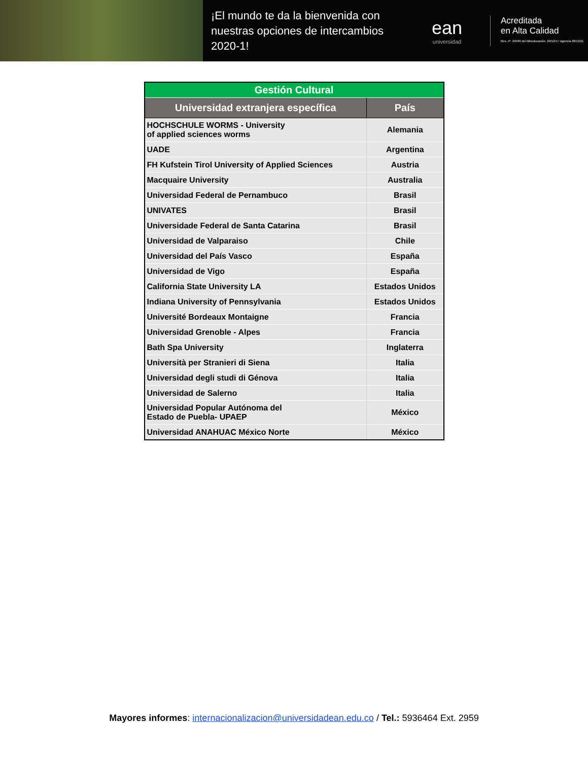¡El mundo te da la bienvenida con nuestras opciones de intercambios 2020-1!
ean
universidad
Acreditada
en Alta Calidad
Res. nº. 29499 del Mineducación. 29/12/17 vigencia 28/12/21
| Gestión Cultural | |
| Universidad extranjera específica | País |
| HOCHSCHULE WORMS - University of applied sciences worms | Alemania |
| UADE | Argentina |
| FH Kufstein Tirol University of Applied Sciences | Austria |
| Macquaire University | Australia |
| Universidad Federal de Pernambuco | Brasil |
| UNIVATES | Brasil |
| Universidade Federal de Santa Catarina | Brasil |
| Universidad de Valparaiso | Chile |
| Universidad del País Vasco | España |
| Universidad de Vigo | España |
| California State University LA | Estados Unidos |
| Indiana University of Pennsylvania | Estados Unidos |
| Université Bordeaux Montaigne | Francia |
| Universidad Grenoble - Alpes | Francia |
| Bath Spa University | Inglaterra |
| Università per Stranieri di Siena | Italia |
| Universidad degli studi di Génova | Italia |
| Universidad de Salerno | Italia |
| Universidad Popular Autónoma del Estado de Puebla- UPAEP | México |
| Universidad ANAHUAC México Norte | México |
Mayores informes: internacionalizacion@universidadean.edu.co / Tel.: 5936464 Ext. 2959